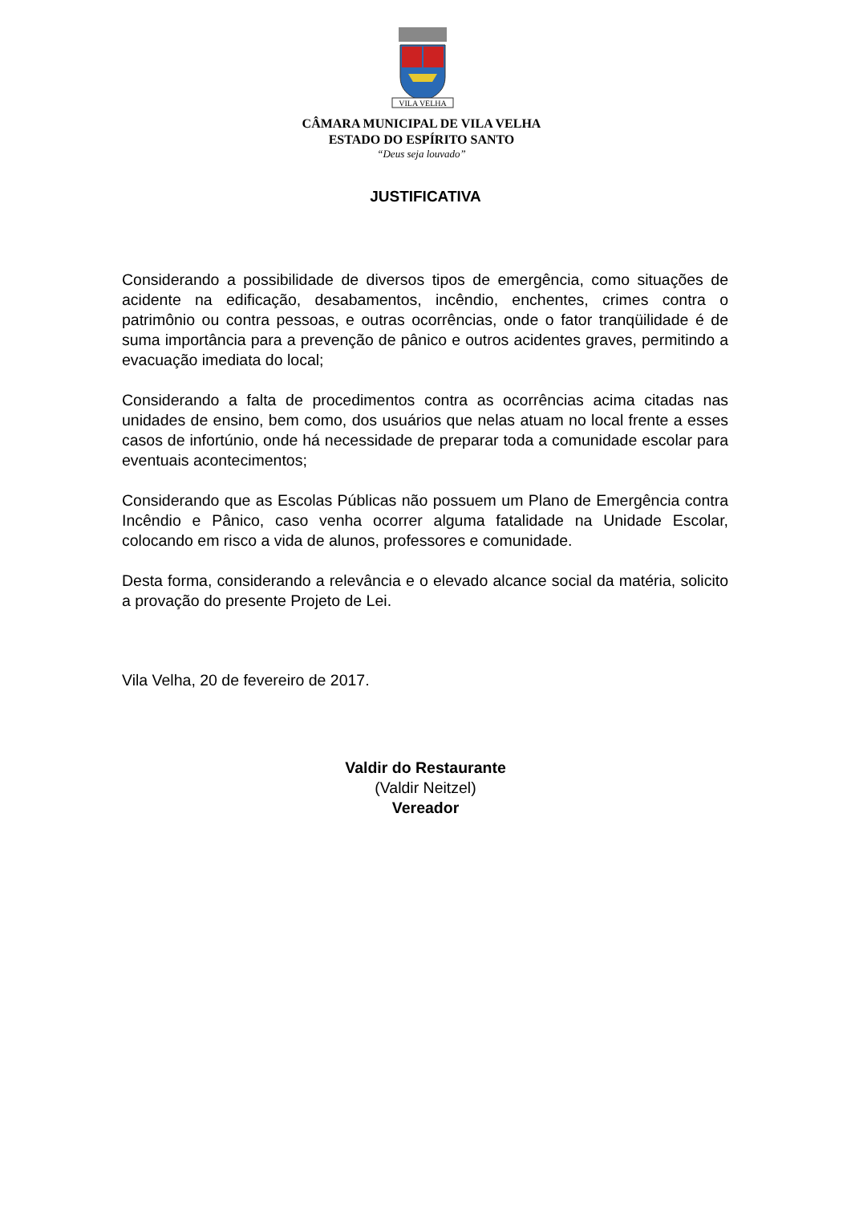VILA VELHA
CÂMARA MUNICIPAL DE VILA VELHA
ESTADO DO ESPÍRITO SANTO
“Deus seja louvado”
JUSTIFICATIVA
Considerando a possibilidade de diversos tipos de emergência, como situações de acidente na edificação, desabamentos, incêndio, enchentes, crimes contra o patrimônio ou contra pessoas, e outras ocorrências, onde o fator tranqüilidade é de suma importância para a prevenção de pânico e outros acidentes graves, permitindo a evacuação imediata do local;
Considerando a falta de procedimentos contra as ocorrências acima citadas nas unidades de ensino, bem como, dos usuários que nelas atuam no local frente a esses casos de infortúnio, onde há necessidade de preparar toda a comunidade escolar para eventuais acontecimentos;
Considerando que as Escolas Públicas não possuem um Plano de Emergência contra Incêndio e Pânico, caso venha ocorrer alguma fatalidade na Unidade Escolar, colocando em risco a vida de alunos, professores e comunidade.
Desta forma, considerando a relevância e o elevado alcance social da matéria, solicito a provação do presente Projeto de Lei.
Vila Velha, 20 de fevereiro de 2017.
Valdir do Restaurante
(Valdir Neitzel)
Vereador